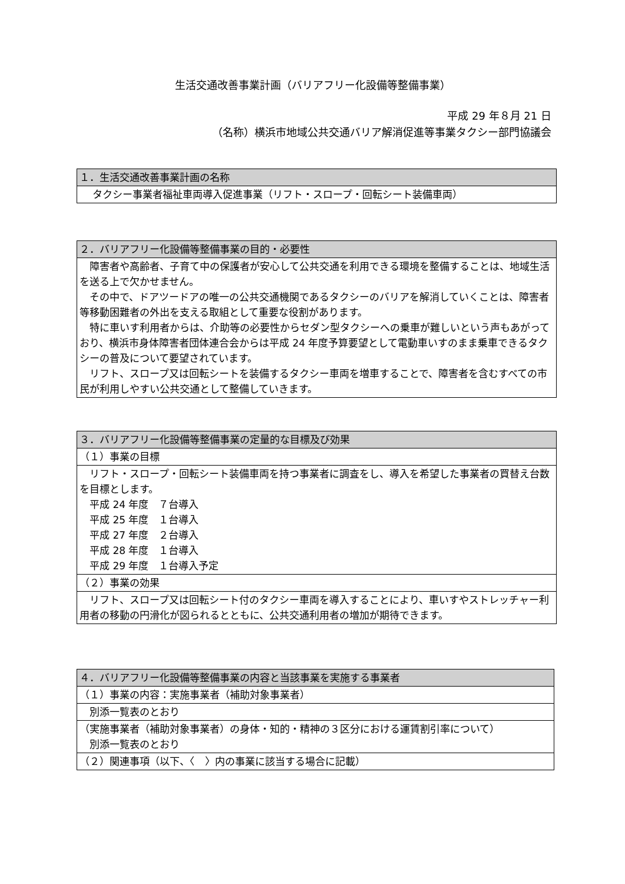生活交通改善事業計画（バリアフリー化設備等整備事業）
平成 29 年８月 21 日
（名称）横浜市地域公共交通バリア解消促進等事業タクシー部門協議会
| １．生活交通改善事業計画の名称 |
| --- |
| タクシー事業者福祉車両導入促進事業（リフト・スロープ・回転シート装備車両） |
| ２．バリアフリー化設備等整備事業の目的・必要性 |
| --- |
| 障害者や高齢者、子育て中の保護者が安心して公共交通を利用できる環境を整備することは、地域生活を送る上で欠かせません。 その中で、ドアツードアの唯一の公共交通機関であるタクシーのバリアを解消していくことは、障害者等移動困難者の外出を支える取組として重要な役割があります。 特に車いす利用者からは、介助等の必要性からセダン型タクシーへの乗車が難しいという声もあがっており、横浜市身体障害者団体連合会からは平成 24 年度予算要望として電動車いすのまま乗車できるタクシーの普及について要望されています。 リフト、スロープ又は回転シートを装備するタクシー車両を増車することで、障害者を含むすべての市民が利用しやすい公共交通として整備していきます。 |
| ３．バリアフリー化設備等整備事業の定量的な目標及び効果 |
| --- |
| （１）事業の目標 |
| リフト・スロープ・回転シート装備車両を持つ事業者に調査をし、導入を希望した事業者の買替え台数を目標とします。 平成 24 年度 ７台導入 平成 25 年度 １台導入 平成 27 年度 ２台導入 平成 28 年度 １台導入 平成 29 年度 １台導入予定 |
| （２）事業の効果 |
| リフト、スロープ又は回転シート付のタクシー車両を導入することにより、車いすやストレッチャー利用者の移動の円滑化が図られるとともに、公共交通利用者の増加が期待できます。 |
| ４．バリアフリー化設備等整備事業の内容と当該事業を実施する事業者 |
| --- |
| （１）事業の内容：実施事業者（補助対象事業者） |
| 別添一覧表のとおり |
| （実施事業者（補助対象事業者）の身体・知的・精神の３区分における運賃割引率について） 別添一覧表のとおり |
| （２）関連事項（以下、〈 〉内の事業に該当する場合に記載） |